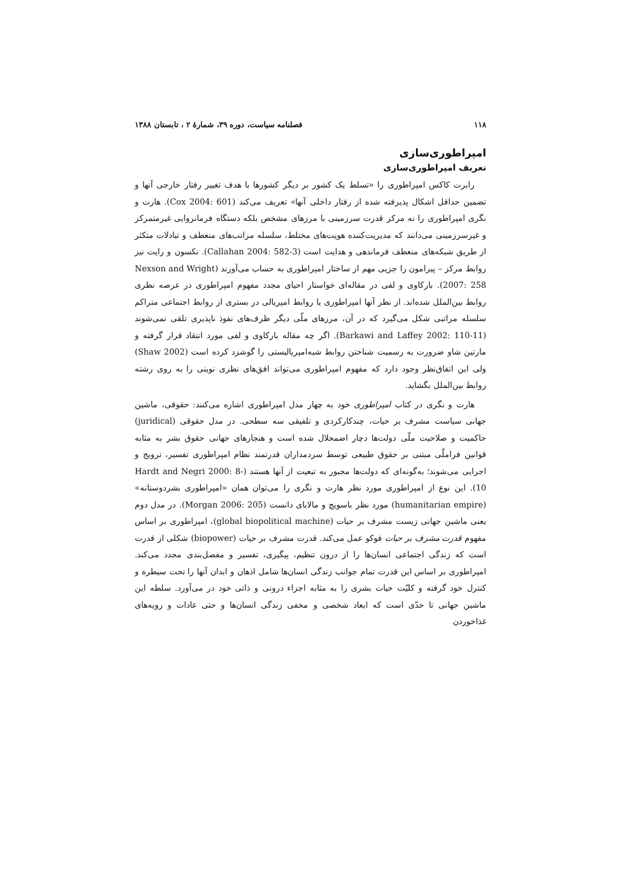۱۱۸ فصلنامه سیاست، دوره ۳۹، شمارهٔ ۲ ، تابستان ۱۳۸۸
امپراطوری‌سازی
تعریف امپراطوری‌سازی
رابرت کاکس امپراطوری را «تسلط یک کشور بر دیگر کشورها با هدف تغییر رفتار خارجی آنها و تضمین حداقل اشکال پذیرفته شده از رفتار داخلی آنها» تعریف می‌کند (Cox 2004: 601). هارت و نگری امپراطوری را نه مرکز قدرت سرزمینی با مرزهای مشخص بلکه دستگاه فرمانروایی غیرمتمرکز و غیرسرزمینی می‌دانند که مدیریت‌کننده هویت‌های مختلط، سلسله مراتب‌های منعطف و تبادلات متکثر از طریق شبکه‌های منعطف فرماندهی و هدایت است (Callahan 2004: 582-3). نکسون و رایت نیز روابط مرکز – پیرامون را جزیی مهم از ساختار امپراطوری به حساب می‌آورند (Nexson and Wright 2007: 258). بارکاوی و لفی در مقاله‌ای خواستار احیای مجدد مفهوم امپراطوری در عرصه نظری روابط بین‌الملل شده‌اند. از نظر آنها امپراطوری یا روابط امپریالی در بستری از روابط اجتماعی متراکم سلسله مراتبی شکل می‌گیرد که در آن، مرزهای ملّی دیگر ظرف‌های نفوذ ناپذیری تلقی نمی‌شوند (Barkawi and Laffey 2002: 110-11). اگر چه مقاله بارکاوی و لفی مورد انتقاد قرار گرفته و مارتین شاو ضرورت به رسمیت شناختن روابط شبه‌امپریالیستی را گوشزد کرده است (Shaw 2002) ولی این اتفاق‌نظر وجود دارد که مفهوم امپراطوری می‌تواند افق‌های نظری نوینی را به روی رشته روابط بین‌الملل بگشاید.
هارت و نگری در کتاب امپراطوری خود به چهار مدل امپراطوری اشاره می‌کنند: حقوقی، ماشین جهانی سیاست مشرف بر حیات، چندکارکردی و تلفیقی سه سطحی. در مدل حقوقی (juridical) حاکمیت و صلاحیت ملّی دولت‌ها دچار اضمحلال شده است و هنجارهای جهانی حقوق بشر به مثابه قوانین فراملّی مبتنی بر حقوق طبیعی توسط سردمداران قدرتمند نظام امپراطوری تفسیر، ترویج و اجرایی می‌شوند؛ به‌گونه‌ای که دولت‌ها مجبور به تبعیت از آنها هستند (Hardt and Negri 2000: 8-10). این نوع از امپراطوری مورد نظر هارت و نگری را می‌توان همان «امپراطوری بشردوستانه» (humanitarian empire) مورد نظر باسویچ و مالابای دانست (Morgan 2006: 205). در مدل دوم یعنی ماشین جهانی زیست مشرف بر حیات (global biopolitical machine)، امپراطوری بر اساس مفهوم قدرت مشرف بر حیات فوکو عمل می‌کند. قدرت مشرف بر حیات (biopower) شکلی از قدرت است که زندگی اجتماعی انسان‌ها را از درون تنظیم، پیگیری، تفسیر و مفصل‌بندی مجدد می‌کند. امپراطوری بر اساس این قدرت تمام جوانب زندگی انسان‌ها شامل اذهان و ابدان آنها را تحت سیطره و کنترل خود گرفته و کلیّت حیات بشری را به مثابه اجزاء درونی و ذاتی خود در می‌آورد. سلطه این ماشین جهانی تا حدّی است که ابعاد شخصی و مخفی زندگی انسان‌ها و حتی عادات و رویه‌های غذاخوردن